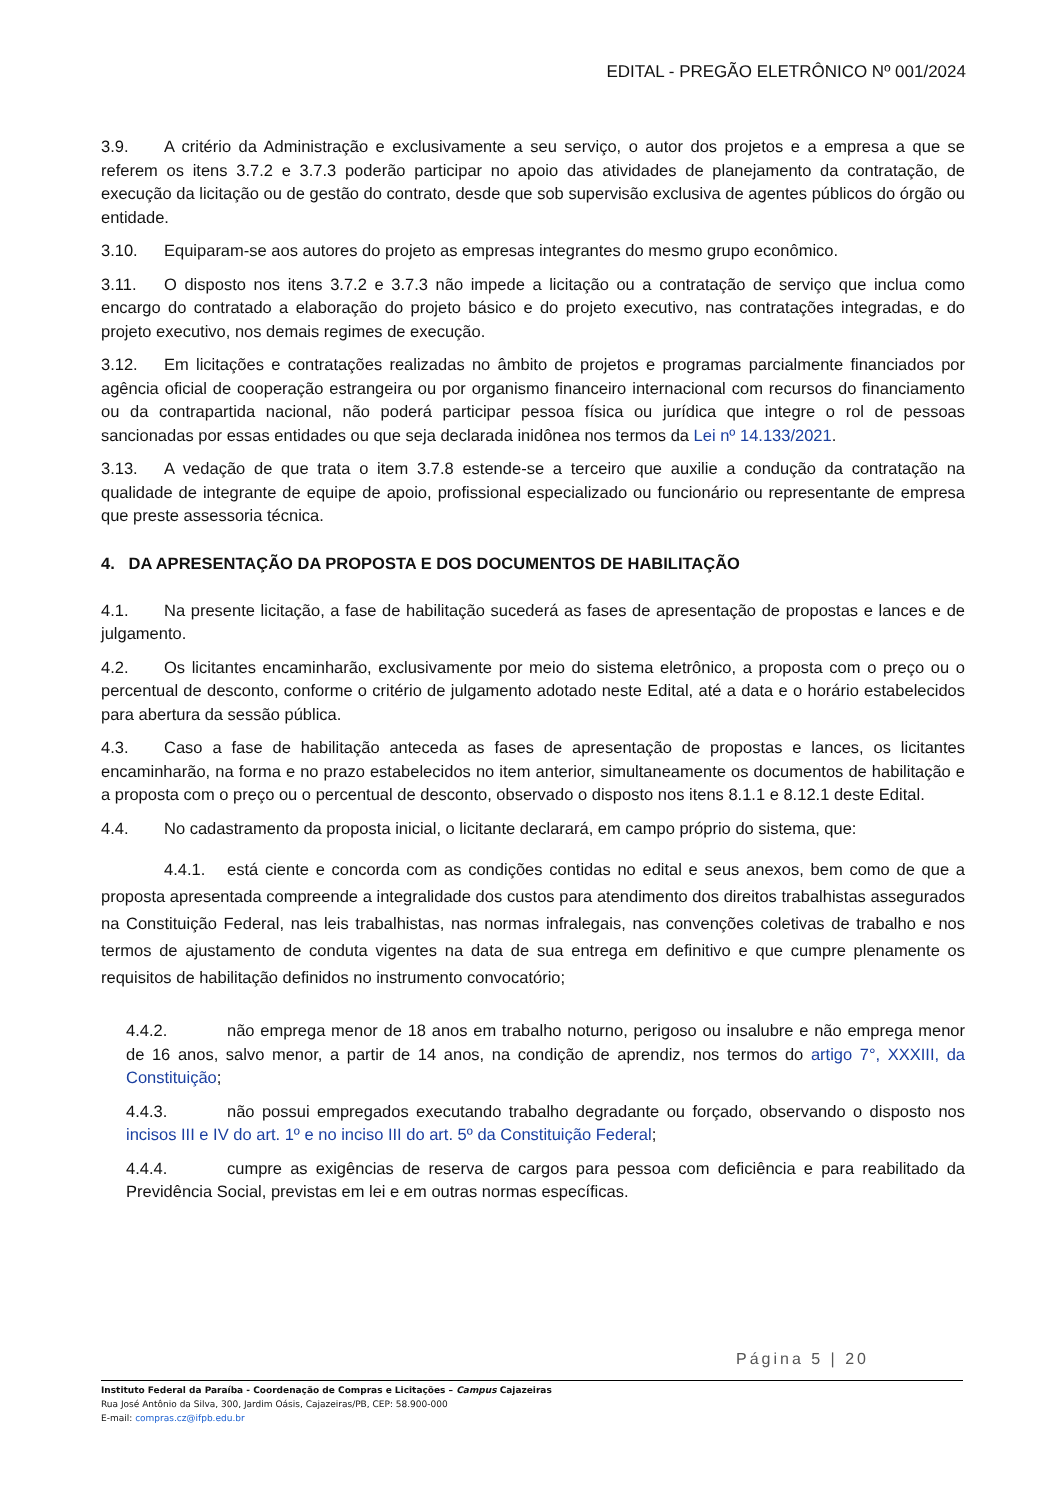EDITAL - PREGÃO ELETRÔNICO Nº 001/2024
3.9. A critério da Administração e exclusivamente a seu serviço, o autor dos projetos e a empresa a que se referem os itens 3.7.2 e 3.7.3 poderão participar no apoio das atividades de planejamento da contratação, de execução da licitação ou de gestão do contrato, desde que sob supervisão exclusiva de agentes públicos do órgão ou entidade.
3.10. Equiparam-se aos autores do projeto as empresas integrantes do mesmo grupo econômico.
3.11. O disposto nos itens 3.7.2 e 3.7.3 não impede a licitação ou a contratação de serviço que inclua como encargo do contratado a elaboração do projeto básico e do projeto executivo, nas contratações integradas, e do projeto executivo, nos demais regimes de execução.
3.12. Em licitações e contratações realizadas no âmbito de projetos e programas parcialmente financiados por agência oficial de cooperação estrangeira ou por organismo financeiro internacional com recursos do financiamento ou da contrapartida nacional, não poderá participar pessoa física ou jurídica que integre o rol de pessoas sancionadas por essas entidades ou que seja declarada inidônea nos termos da Lei nº 14.133/2021.
3.13. A vedação de que trata o item 3.7.8 estende-se a terceiro que auxilie a condução da contratação na qualidade de integrante de equipe de apoio, profissional especializado ou funcionário ou representante de empresa que preste assessoria técnica.
4. DA APRESENTAÇÃO DA PROPOSTA E DOS DOCUMENTOS DE HABILITAÇÃO
4.1. Na presente licitação, a fase de habilitação sucederá as fases de apresentação de propostas e lances e de julgamento.
4.2. Os licitantes encaminharão, exclusivamente por meio do sistema eletrônico, a proposta com o preço ou o percentual de desconto, conforme o critério de julgamento adotado neste Edital, até a data e o horário estabelecidos para abertura da sessão pública.
4.3. Caso a fase de habilitação anteceda as fases de apresentação de propostas e lances, os licitantes encaminharão, na forma e no prazo estabelecidos no item anterior, simultaneamente os documentos de habilitação e a proposta com o preço ou o percentual de desconto, observado o disposto nos itens 8.1.1 e 8.12.1 deste Edital.
4.4. No cadastramento da proposta inicial, o licitante declarará, em campo próprio do sistema, que:
4.4.1. está ciente e concorda com as condições contidas no edital e seus anexos, bem como de que a proposta apresentada compreende a integralidade dos custos para atendimento dos direitos trabalhistas assegurados na Constituição Federal, nas leis trabalhistas, nas normas infralegais, nas convenções coletivas de trabalho e nos termos de ajustamento de conduta vigentes na data de sua entrega em definitivo e que cumpre plenamente os requisitos de habilitação definidos no instrumento convocatório;
4.4.2. não emprega menor de 18 anos em trabalho noturno, perigoso ou insalubre e não emprega menor de 16 anos, salvo menor, a partir de 14 anos, na condição de aprendiz, nos termos do artigo 7°, XXXIII, da Constituição;
4.4.3. não possui empregados executando trabalho degradante ou forçado, observando o disposto nos incisos III e IV do art. 1º e no inciso III do art. 5º da Constituição Federal;
4.4.4. cumpre as exigências de reserva de cargos para pessoa com deficiência e para reabilitado da Previdência Social, previstas em lei e em outras normas específicas.
Página 5 | 20
Instituto Federal da Paraíba - Coordenação de Compras e Licitações – Campus Cajazeiras
Rua José Antônio da Silva, 300, Jardim Oásis, Cajazeiras/PB, CEP: 58.900-000
E-mail: compras.cz@ifpb.edu.br